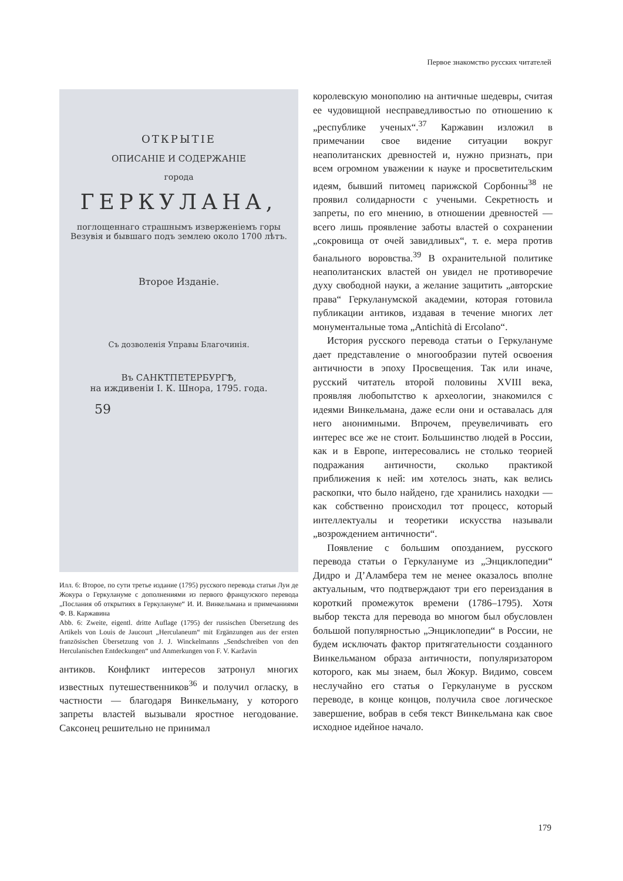Первое знакомство русских читателей
ОТКРЫТІЕ
ОПИСАНІЕ И СОДЕРЖАНІЕ
города
ГЕРКУЛАНА,
поглощеннаго страшнымъ изверженіемъ горы Везувія и бывшаго подъ землею около 1700 лѣтъ.
Второе Изданіе.
Съ дозволенія Управы Благочинія.
Въ САНКТПЕТЕРБУРГѢ,
на иждивеніи І. К. Шнора, 1795. года.
59
Илл. 6: Второе, по сути третье издание (1795) русского перевода статьи Луи де Жокура о Геркулануме с дополнениями из первого французского перевода „Послания об открытиях в Геркулануме“ И. И. Винкельмана и примечаниями Ф. В. Каржавина
Abb. 6: Zweite, eigentl. dritte Auflage (1795) der russischen Übersetzung des Artikels von Louis de Jaucourt „Herculaneum“ mit Ergänzungen aus der ersten französischen Übersetzung von J. J. Winckelmanns „Sendschreiben von den Herculanischen Entdeckungen“ und Anmerkungen von F. V. Karžavin
антиков. Конфликт интересов затронул многих известных путешественников<sup>36</sup> и получил огласку, в частности — благодаря Винкельману, у которого запреты властей вызывали яростное негодование. Саксонец решительно не принимал
королевскую монополию на античные шедевры, считая ее чудовищной несправедливостью по отношению к „республике ученых“.<sup>37</sup> Каржавин изложил в примечании свое видение ситуации вокруг неаполитанских древностей и, нужно признать, при всем огромном уважении к науке и просветительским идеям, бывший питомец парижской Сорбонны<sup>38</sup> не проявил солидарности с учеными. Секретность и запреты, по его мнению, в отношении древностей — всего лишь проявление заботы властей о сохранении „сокровища от очей завидливых“, т. е. мера против банального воровства.<sup>39</sup> В охранительной политике неаполитанских властей он увидел не противоречие духу свободной науки, а желание защитить „авторские права“ Геркуланумской академии, которая готовила публикации антиков, издавая в течение многих лет монументальные тома „Antichità di Ercolano“.
История русского перевода статьи о Геркулануме дает представление о многообразии путей освоения античности в эпоху Просвещения. Так или иначе, русский читатель второй половины XVIII века, проявляя любопытство к археологии, знакомился с идеями Винкельмана, даже если они и оставалась для него анонимными. Впрочем, преувеличивать его интерес все же не стоит. Большинство людей в России, как и в Европе, интересовались не столько теорией подражания античности, сколько практикой приближения к ней: им хотелось знать, как велись раскопки, что было найдено, где хранились находки — как собственно происходил тот процесс, который интеллектуалы и теоретики искусства называли „возрождением античности“.
Появление с большим опозданием, русского перевода статьи о Геркулануме из „Энциклопедии“ Дидро и Д’Аламбера тем не менее оказалось вполне актуальным, что подтверждают три его переиздания в короткий промежуток времени (1786–1795). Хотя выбор текста для перевода во многом был обусловлен большой популярностью „Энциклопедии“ в России, не будем исключать фактор притягательности созданного Винкельманом образа античности, популяризатором которого, как мы знаем, был Жокур. Видимо, совсем неслучайно его статья о Геркулануме в русском переводе, в конце концов, получила свое логическое завершение, вобрав в себя текст Винкельмана как свое исходное идейное начало.
179